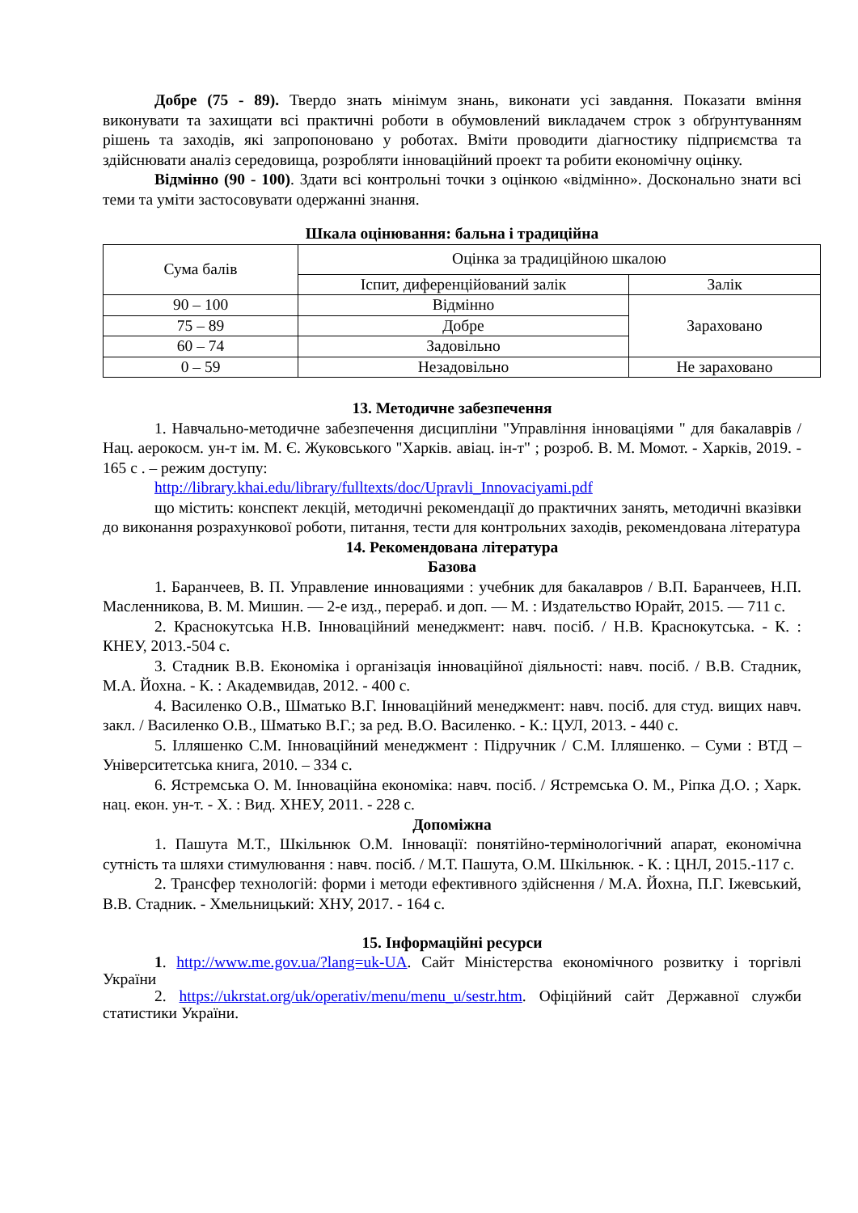Добре (75 - 89). Твердо знать мінімум знань, виконати усі завдання. Показати вміння виконувати та захищати всі практичні роботи в обумовлений викладачем строк з обґрунтуванням рішень та заходів, які запропоновано у роботах. Вміти проводити діагностику підприємства та здійснювати аналіз середовища, розробляти інноваційний проект та робити економічну оцінку.
Відмінно (90 - 100). Здати всі контрольні точки з оцінкою «відмінно». Досконально знати всі теми та уміти застосовувати одержанні знання.
Шкала оцінювання: бальна і традиційна
| Сума балів | Оцінка за традиційною шкалою | |
| | Іспит, диференційований залік | Залік |
| 90 – 100 | Відмінно | Зараховано |
| 75 – 89 | Добре | |
| 60 – 74 | Задовільно | |
| 0 – 59 | Незадовільно | Не зараховано |
13. Методичне забезпечення
1. Навчально-методичне забезпечення дисципліни "Управління інноваціями " для бакалаврів / Нац. аерокосм. ун-т ім. М. Є. Жуковського "Харків. авіац. ін-т" ; розроб. В. М. Момот. - Харків, 2019. - 165 с . – режим доступу:
http://library.khai.edu/library/fulltexts/doc/Upravli_Innovaciyami.pdf
що містить: конспект лекцій, методичні рекомендації до практичних занять, методичні вказівки до виконання розрахункової роботи, питання, тести для контрольних заходів, рекомендована література
14. Рекомендована література
Базова
1. Баранчеев, В. П. Управление инновациями : учебник для бакалавров / В.П. Баранчеев, Н.П. Масленникова, В. М. Мишин. — 2-е изд., перераб. и доп. — М. : Издательство Юрайт, 2015. — 711 с.
2. Краснокутська Н.В. Інноваційний менеджмент: навч. посіб. / Н.В. Краснокутська. - К. : КНЕУ, 2013.-504 с.
3. Стадник В.В. Економіка і організація інноваційної діяльності: навч. посіб. / В.В. Стадник, М.А. Йохна. - К. : Академвидав, 2012. - 400 с.
4. Василенко О.В., Шматько В.Г. Інноваційний менеджмент: навч. посіб. для студ. вищих навч. закл. / Василенко О.В., Шматько В.Г.; за ред. В.О. Василенко. - К.: ЦУЛ, 2013. - 440 с.
5. Ілляшенко С.М. Інноваційний менеджмент : Підручник / С.М. Ілляшенко. – Суми : ВТД – Університетська книга, 2010. – 334 с.
6. Ястремська О. М. Інноваційна економіка: навч. посіб. / Ястремська О. М., Ріпка Д.О. ; Харк. нац. екон. ун-т. - Х. : Вид. ХНЕУ, 2011. - 228 с.
Допоміжна
1. Пашута М.Т., Шкільнюк О.М. Інновації: понятійно-термінологічний апарат, економічна сутність та шляхи стимулювання : навч. посіб. / М.Т. Пашута, О.М. Шкільнюк. - К. : ЦНЛ, 2015.-117 с.
2. Трансфер технологій: форми і методи ефективного здійснення / М.А. Йохна, П.Г. Іжевський, В.В. Стадник. - Хмельницький: ХНУ, 2017. - 164 с.
15. Інформаційні ресурси
1. http://www.me.gov.ua/?lang=uk-UA. Сайт Міністерства економічного розвитку і торгівлі України
2. https://ukrstat.org/uk/operativ/menu/menu_u/sestr.htm. Офіційний сайт Державної служби статистики України.